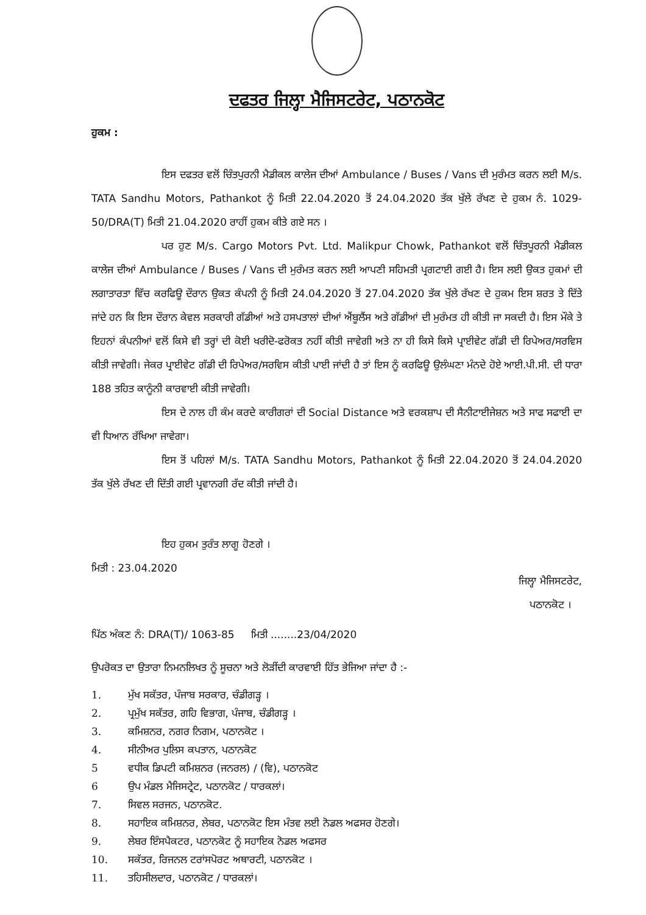ਦਫਤਰ ਜਿਲ੍ਹਾ ਮੈਜਿਸਟਰੇਟ, ਪਠਾਨਕੋਟ
ਹੁਕਮ :
ਇਸ ਦਫਤਰ ਵਲੋਂ ਚਿੰਤਪੁਰਨੀ ਮੈਡੀਕਲ ਕਾਲੇਜ ਦੀਆਂ Ambulance / Buses / Vans ਦੀ ਮੁਰੰਮਤ ਕਰਨ ਲਈ M/s. TATA Sandhu Motors, Pathankot ਨੂੰ ਮਿਤੀ 22.04.2020 ਤੋਂ 24.04.2020 ਤੱਕ ਖੁੱਲੇ ਰੱਖਣ ਦੇ ਹੁਕਮ ਨੰ. 1029-50/DRA(T) ਮਿਤੀ 21.04.2020 ਰਾਹੀਂ ਹੁਕਮ ਕੀਤੇ ਗਏ ਸਨ ।
ਪਰ ਹੁਣ M/s. Cargo Motors Pvt. Ltd. Malikpur Chowk, Pathankot ਵਲੋਂ ਚਿੰਤਪੂਰਨੀ ਮੈਡੀਕਲ ਕਾਲੇਜ ਦੀਆਂ Ambulance / Buses / Vans ਦੀ ਮੁਰੰਮਤ ਕਰਨ ਲਈ ਆਪਣੀ ਸਹਿਮਤੀ ਪ੍ਰਗਟਾਈ ਗਈ ਹੈ। ਇਸ ਲਈ ਉਕਤ ਹੁਕਮਾਂ ਦੀ ਲਗਾਤਾਰਤਾ ਵਿੱਚ ਕਰਫਿਊ ਦੌਰਾਨ ਉਕਤ ਕੰਪਨੀ ਨੂੰ ਮਿਤੀ 24.04.2020 ਤੋਂ 27.04.2020 ਤੱਕ ਖੁੱਲੇ ਰੱਖਣ ਦੇ ਹੁਕਮ ਇਸ ਸ਼ਰਤ ਤੇ ਦਿੱਤੇ ਜਾਂਦੇ ਹਨ ਕਿ ਇਸ ਦੌਰਾਨ ਕੇਵਲ ਸਰਕਾਰੀ ਗੱਡੀਆਂ ਅਤੇ ਹਸਪਤਾਲਾਂ ਦੀਆਂ ਐਂਬੂਲੈਂਸ ਅਤੇ ਗੱਡੀਆਂ ਦੀ ਮੁਰੰਮਤ ਹੀ ਕੀਤੀ ਜਾ ਸਕਦੀ ਹੈ। ਇਸ ਮੌਕੇ ਤੇ ਇਹਨਾਂ ਕੰਪਨੀਆਂ ਵਲੋਂ ਕਿਸੇ ਵੀ ਤਰ੍ਹਾਂ ਦੀ ਕੋਈ ਖਰੀਦੋ-ਫਰੋਕਤ ਨਹੀਂ ਕੀਤੀ ਜਾਵੇਗੀ ਅਤੇ ਨਾ ਹੀ ਕਿਸੇ ਕਿਸੇ ਪ੍ਰਾਈਵੇਟ ਗੱਡੀ ਦੀ ਰਿਪੇਅਰ/ਸਰਵਿਸ ਕੀਤੀ ਜਾਵੇਗੀ। ਜੇਕਰ ਪ੍ਰਾਈਵੇਟ ਗੱਡੀ ਦੀ ਰਿਪੇਅਰ/ਸਰਵਿਸ ਕੀਤੀ ਪਾਈ ਜਾਂਦੀ ਹੈ ਤਾਂ ਇਸ ਨੂੰ ਕਰਫਿਊ ਉਲੰਘਣਾ ਮੰਨਦੇ ਹੋਏ ਆਈ.ਪੀ.ਸੀ. ਦੀ ਧਾਰਾ 188 ਤਹਿਤ ਕਾਨੂੰਨੀ ਕਾਰਵਾਈ ਕੀਤੀ ਜਾਵੇਗੀ।
ਇਸ ਦੇ ਨਾਲ ਹੀ ਕੰਮ ਕਰਦੇ ਕਾਰੀਗਰਾਂ ਦੀ Social Distance ਅਤੇ ਵਰਕਸ਼ਾਪ ਦੀ ਸੈਨੀਟਾਈਜੇਸ਼ਨ ਅਤੇ ਸਾਫ ਸਫਾਈ ਦਾ ਵੀ ਧਿਆਨ ਰੱਖਿਆ ਜਾਵੇਗਾ।
ਇਸ ਤੋਂ ਪਹਿਲਾਂ M/s. TATA Sandhu Motors, Pathankot ਨੂੰ ਮਿਤੀ 22.04.2020 ਤੋਂ 24.04.2020 ਤੱਕ ਖੁੱਲੇ ਰੱਖਣ ਦੀ ਦਿੱਤੀ ਗਈ ਪ੍ਰਵਾਨਗੀ ਰੱਦ ਕੀਤੀ ਜਾਂਦੀ ਹੈ।
ਇਹ ਹੁਕਮ ਤੁਰੰਤ ਲਾਗੂ ਹੋਣਗੇ ।
ਮਿਤੀ : 23.04.2020
ਜਿਲ੍ਹਾ ਮੈਜਿਸਟਰੇਟ,
ਪਠਾਨਕੋਟ ।
ਪਿੱਠ ਅੰਕਣ ਨੰ: DRA(T)/ 1063-85 ਮਿਤੀ ........23/04/2020
ਉਪਰੋਕਤ ਦਾ ਉਤਾਰਾ ਨਿਮਨਲਿਖਤ ਨੂੰ ਸੂਚਨਾ ਅਤੇ ਲੋੜੀਂਦੀ ਕਾਰਵਾਈ ਹਿੱਤ ਭੇਜਿਆ ਜਾਂਦਾ ਹੈ :-
1. ਮੁੱਖ ਸਕੱਤਰ, ਪੰਜਾਬ ਸਰਕਾਰ, ਚੰਡੀਗੜ੍ਹ ।
2. ਪ੍ਰਮੁੱਖ ਸਕੱਤਰ, ਗਹਿ ਵਿਭਾਗ, ਪੰਜਾਬ, ਚੰਡੀਗੜ੍ਹ ।
3. ਕਮਿਸ਼ਨਰ, ਨਗਰ ਨਿਗਮ, ਪਠਾਨਕੋਟ ।
4. ਸੀਨੀਅਰ ਪੁਲਿਸ ਕਪਤਾਨ, ਪਠਾਨਕੋਟ
5 ਵਧੀਕ ਡਿਪਟੀ ਕਮਿਸ਼ਨਰ (ਜਨਰਲ) / (ਵਿ), ਪਠਾਨਕੋਟ
6 ਉਪ ਮੰਡਲ ਮੈਜਿਸਟ੍ਰੇਟ, ਪਠਾਨਕੋਟ / ਧਾਰਕਲਾਂ।
7. ਸਿਵਲ ਸਰਜਨ, ਪਠਾਨਕੋਟ.
8. ਸਹਾਇਕ ਕਮਿਸ਼ਨਰ, ਲੇਬਰ, ਪਠਾਨਕੋਟ ਇਸ ਮੰਤਵ ਲਈ ਨੋਡਲ ਅਫਸਰ ਹੋਣਗੇ।
9. ਲੇਬਰ ਇੰਸਪੈਕਟਰ, ਪਠਾਨਕੋਟ ਨੂੰ ਸਹਾਇਕ ਨੋਡਲ ਅਫਸਰ
10. ਸਕੱਤਰ, ਰਿਜਨਲ ਟਰਾਂਸਪੋਰਟ ਅਥਾਰਟੀ, ਪਠਾਨਕੋਟ ।
11. ਤਹਿਸੀਲਦਾਰ, ਪਠਾਨਕੋਟ / ਧਾਰਕਲਾਂ।